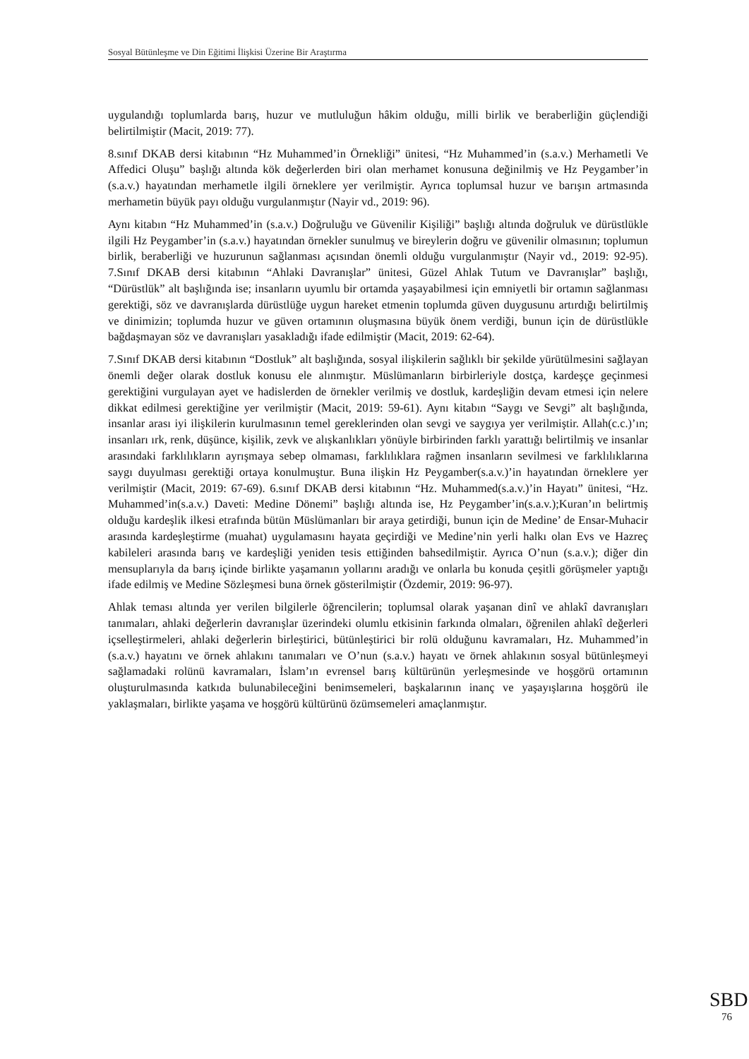Sosyal Bütünleşme ve Din Eğitimi İlişkisi Üzerine Bir Araştırma
uygulandığı toplumlarda barış, huzur ve mutluluğun hâkim olduğu, milli birlik ve beraberliğin güçlendiği belirtilmiştir (Macit, 2019: 77).
8.sınıf DKAB dersi kitabının “Hz Muhammed’in Örnekliği” ünitesi, “Hz Muhammed’in (s.a.v.) Merhametli Ve Affedici Oluşu” başlığı altında kök değerlerden biri olan merhamet konusuna değinilmiş ve Hz Peygamber’in (s.a.v.) hayatından merhametle ilgili örneklere yer verilmiştir. Ayrıca toplumsal huzur ve barışın artmasında merhametin büyük payı olduğu vurgulanmıştır (Nayir vd., 2019: 96).
Aynı kitabın “Hz Muhammed’in (s.a.v.) Doğruluğu ve Güvenilir Kişiliği” başlığı altında doğruluk ve dürüstlükle ilgili Hz Peygamber’in (s.a.v.) hayatından örnekler sunulmuş ve bireylerin doğru ve güvenilir olmasının; toplumun birlik, beraberliği ve huzurunun sağlanması açısından önemli olduğu vurgulanmıştır (Nayir vd., 2019: 92-95). 7.Sınıf DKAB dersi kitabının “Ahlaki Davranışlar” ünitesi, Güzel Ahlak Tutum ve Davranışlar” başlığı, “Dürüstlük” alt başlığında ise; insanların uyumlu bir ortamda yaşayabilmesi için emniyetli bir ortamın sağlanması gerektiği, söz ve davranışlarda dürüstlüğe uygun hareket etmenin toplumda güven duygusunu artırdığı belirtilmiş ve dinimizin; toplumda huzur ve güven ortamının oluşmasına büyük önem verdiği, bunun için de dürüstlükle bağdaşmayan söz ve davranışları yasakladığı ifade edilmiştir (Macit, 2019: 62-64).
7.Sınıf DKAB dersi kitabının “Dostluk” alt başlığında, sosyal ilişkilerin sağlıklı bir şekilde yürütülmesini sağlayan önemli değer olarak dostluk konusu ele alınmıştır. Müslümanların birbirleriyle dostça, kardeşçe geçinmesi gerektiğini vurgulayan ayet ve hadislerden de örnekler verilmiş ve dostluk, kardeşliğin devam etmesi için nelere dikkat edilmesi gerektiğine yer verilmiştir (Macit, 2019: 59-61). Aynı kitabın “Saygı ve Sevgi” alt başlığında, insanlar arası iyi ilişkilerin kurulmasının temel gereklerinden olan sevgi ve saygıya yer verilmiştir. Allah(c.c.)’ın; insanları ırk, renk, düşünce, kişilik, zevk ve alışkanlıkları yönüyle birbirinden farklı yarattığı belirtilmiş ve insanlar arasındaki farklılıkların ayrışmaya sebep olmaması, farklılıklara rağmen insanların sevilmesi ve farklılıklarına saygı duyulması gerektiği ortaya konulmuştur. Buna ilişkin Hz Peygamber(s.a.v.)’in hayatından örneklere yer verilmiştir (Macit, 2019: 67-69). 6.sınıf DKAB dersi kitabının “Hz. Muhammed(s.a.v.)’in Hayatı” ünitesi, “Hz. Muhammed’in(s.a.v.) Daveti: Medine Dönemi” başlığı altında ise, Hz Peygamber’in(s.a.v.);Kuran’ın belirtmiş olduğu kardeşlik ilkesi etrafında bütün Müslümanları bir araya getirdiği, bunun için de Medine’ de Ensar-Muhacir arasında kardeşleştirme (muahat) uygulamasını hayata geçirdiği ve Medine’nin yerli halkı olan Evs ve Hazreç kabileleri arasında barış ve kardeşliği yeniden tesis ettiğinden bahsedilmiştir. Ayrıca O’nun (s.a.v.); diğer din mensuplarıyla da barış içinde birlikte yaşamanın yollarını aradığı ve onlarla bu konuda çeşitli görüşmeler yaptığı ifade edilmiş ve Medine Sözleşmesi buna örnek gösterilmiştir (Özdemir, 2019: 96-97).
Ahlak teması altında yer verilen bilgilerle öğrencilerin; toplumsal olarak yaşanan dinî ve ahlakî davranışları tanımaları, ahlaki değerlerin davranışlar üzerindeki olumlu etkisinin farkında olmaları, öğrenilen ahlakî değerleri içselleştirmeleri, ahlaki değerlerin birleştirici, bütünleştirici bir rolü olduğunu kavramaları, Hz. Muhammed’in (s.a.v.) hayatını ve örnek ahlakını tanımaları ve O’nun (s.a.v.) hayatı ve örnek ahlakının sosyal bütünleşmeyi sağlamadaki rolünü kavramaları, İslam’ın evrensel barış kültürünün yerleşmesinde ve hoşgörü ortamının oluşturulmasında katkıda bulunabileceğini benimsemeleri, başkalarının inanç ve yaşayışlarına hoşgörü ile yaklaşmaları, birlikte yaşama ve hoşgörü kültürünü özümsemeleri amaçlanmıştır.
SBD
76